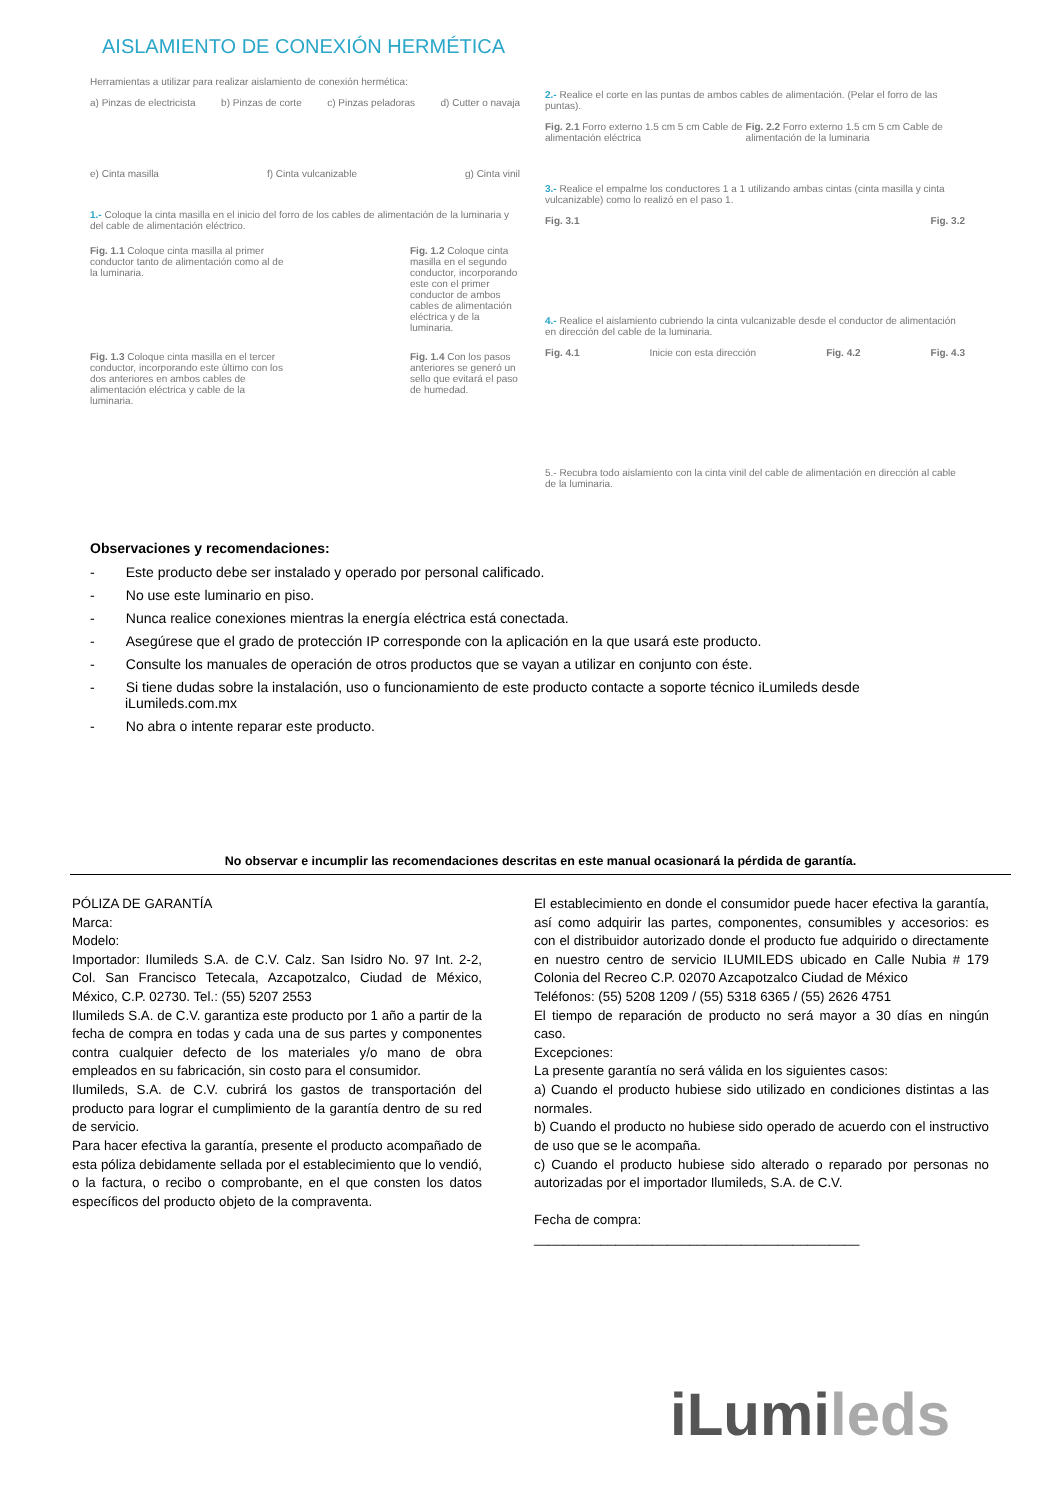AISLAMIENTO DE CONEXIÓN HERMÉTICA
Herramientas a utilizar para realizar aislamiento de conexión hermética:
a) Pinzas de electricista b) Pinzas de corte c) Pinzas peladoras d) Cutter o navaja
e) Cinta masilla f) Cinta vulcanizable g) Cinta vinil
1.- Coloque la cinta masilla en el inicio del forro de los cables de alimentación de la luminaria y del cable de alimentación eléctrico.
Fig. 1.1 Coloque cinta masilla al primer conductor tanto de alimentación como al de la luminaria.
Fig. 1.2 Coloque cinta masilla en el segundo conductor, incorporando este con el primer conductor de ambos cables de alimentación eléctrica y de la luminaria.
Fig. 1.3 Coloque cinta masilla en el tercer conductor, incorporando este último con los dos anteriores en ambos cables de alimentación eléctrica y cable de la luminaria.
Fig. 1.4 Con los pasos anteriores se generó un sello que evitará el paso de humedad.
2.- Realice el corte en las puntas de ambos cables de alimentación. (Pelar el forro de las puntas).
Fig. 2.1 Forro externo 1.5 cm 5 cm Cable de alimentación eléctrica Fig. 2.2 Forro externo 1.5 cm 5 cm Cable de alimentación de la luminaria
3.- Realice el empalme los conductores 1 a 1 utilizando ambas cintas (cinta masilla y cinta vulcanizable) como lo realizó en el paso 1.
Fig. 3.1 Fig. 3.2
4.- Realice el aislamiento cubriendo la cinta vulcanizable desde el conductor de alimentación en dirección del cable de la luminaria.
Fig. 4.1 Inicie con esta dirección Fig. 4.2 Fig. 4.3
5.- Recubra todo aislamiento con la cinta vinil del cable de alimentación en dirección al cable de la luminaria.
Observaciones y recomendaciones:
- Este producto debe ser instalado y operado por personal calificado.
- No use este luminario en piso.
- Nunca realice conexiones mientras la energía eléctrica está conectada.
- Asegúrese que el grado de protección IP corresponde con la aplicación en la que usará este producto.
- Consulte los manuales de operación de otros productos que se vayan a utilizar en conjunto con éste.
- Si tiene dudas sobre la instalación, uso o funcionamiento de este producto contacte a soporte técnico iLumileds desde iLumileds.com.mx
- No abra o intente reparar este producto.
No observar e incumplir las recomendaciones descritas en este manual ocasionará la pérdida de garantía.
PÓLIZA DE GARANTÍA
Marca:
Modelo:
Importador: Ilumileds S.A. de C.V. Calz. San Isidro No. 97 Int. 2-2, Col. San Francisco Tetecala, Azcapotzalco, Ciudad de México, México, C.P. 02730. Tel.: (55) 5207 2553
Ilumileds S.A. de C.V. garantiza este producto por 1 año a partir de la fecha de compra en todas y cada una de sus partes y componentes contra cualquier defecto de los materiales y/o mano de obra empleados en su fabricación, sin costo para el consumidor.
Ilumileds, S.A. de C.V. cubrirá los gastos de transportación del producto para lograr el cumplimiento de la garantía dentro de su red de servicio.
Para hacer efectiva la garantía, presente el producto acompañado de esta póliza debidamente sellada por el establecimiento que lo vendió, o la factura, o recibo o comprobante, en el que consten los datos específicos del producto objeto de la compraventa.
El establecimiento en donde el consumidor puede hacer efectiva la garantía, así como adquirir las partes, componentes, consumibles y accesorios: es con el distribuidor autorizado donde el producto fue adquirido o directamente en nuestro centro de servicio ILUMILEDS ubicado en Calle Nubia # 179 Colonia del Recreo C.P. 02070 Azcapotzalco Ciudad de México
Teléfonos: (55) 5208 1209 / (55) 5318 6365 / (55) 2626 4751
El tiempo de reparación de producto no será mayor a 30 días en ningún caso.
Excepciones:
La presente garantía no será válida en los siguientes casos:
a) Cuando el producto hubiese sido utilizado en condiciones distintas a las normales.
b) Cuando el producto no hubiese sido operado de acuerdo con el instructivo de uso que se le acompaña.
c) Cuando el producto hubiese sido alterado o reparado por personas no autorizadas por el importador Ilumileds, S.A. de C.V.
Fecha de compra:
____________________________________________
iLumi leds